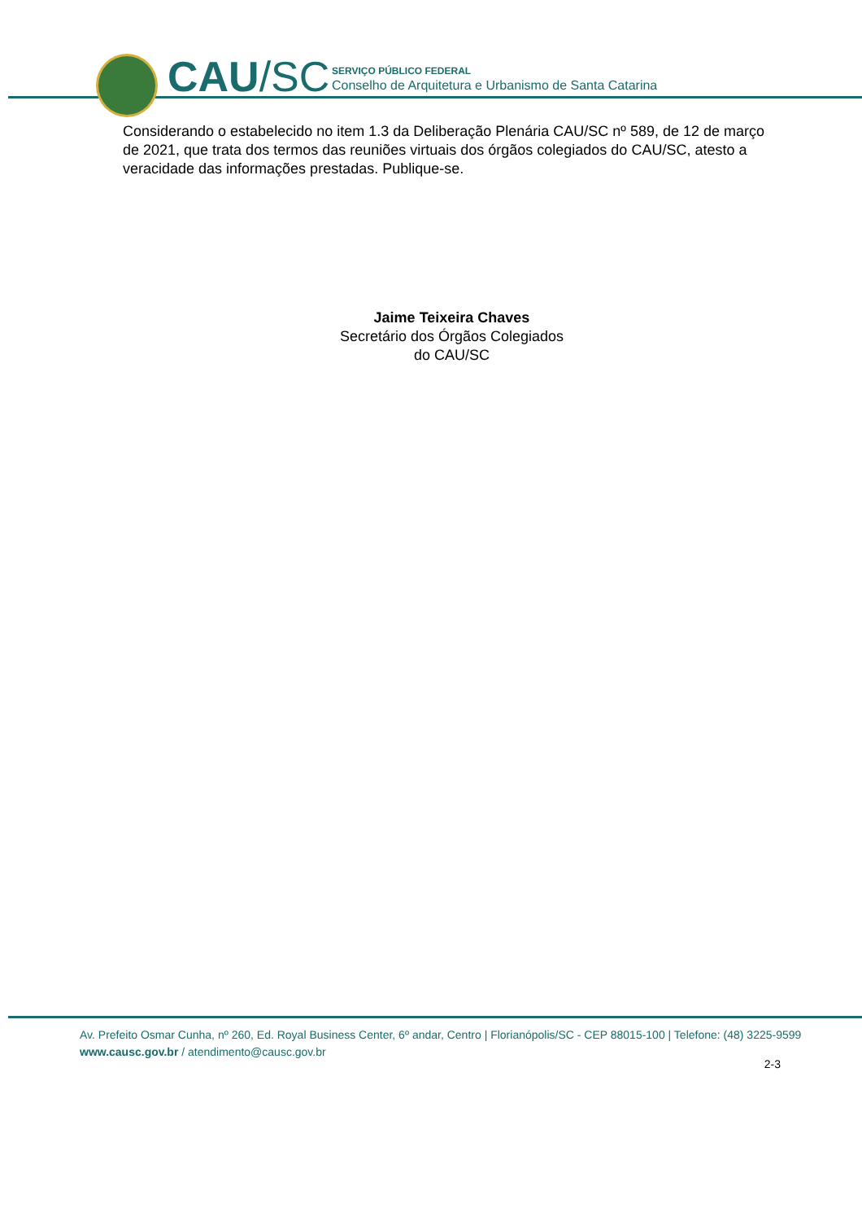CAU/SC
SERVIÇO PÚBLICO FEDERAL
Conselho de Arquitetura e Urbanismo de Santa Catarina
Considerando o estabelecido no item 1.3 da Deliberação Plenária CAU/SC nº 589, de 12 de março de 2021, que trata dos termos das reuniões virtuais dos órgãos colegiados do CAU/SC, atesto a veracidade das informações prestadas. Publique-se.
Jaime Teixeira Chaves
Secretário dos Órgãos Colegiados
do CAU/SC
Av. Prefeito Osmar Cunha, nº 260, Ed. Royal Business Center, 6º andar, Centro | Florianópolis/SC - CEP 88015-100 | Telefone: (48) 3225-9599
www.causc.gov.br / atendimento@causc.gov.br
2-3